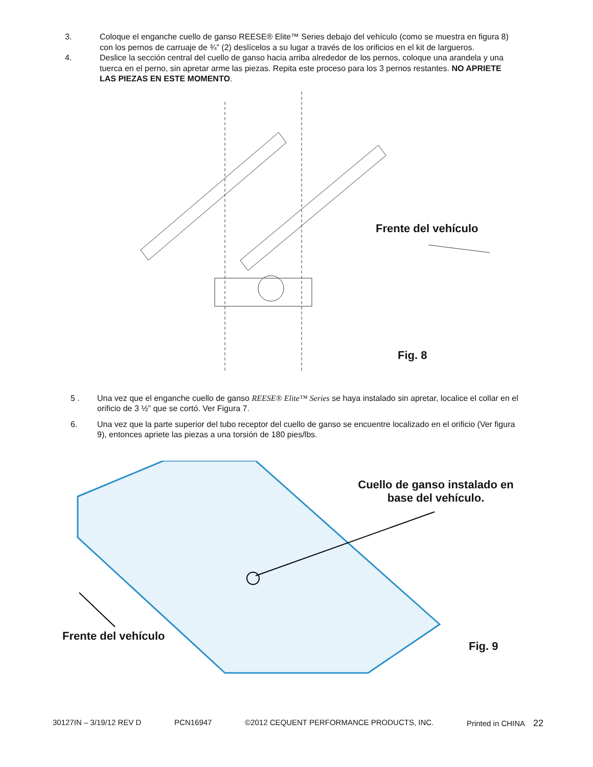3. Coloque el enganche cuello de ganso REESE® Elite™ Series debajo del vehículo (como se muestra en figura 8) con los pernos de carruaje de ¾” (2) deslícelos a su lugar a través de los orificios en el kit de largueros.
4. Deslice la sección central del cuello de ganso hacia arriba alrededor de los pernos, coloque una arandela y una tuerca en el perno, sin apretar arme las piezas. Repita este proceso para los 3 pernos restantes. NO APRIETE LAS PIEZAS EN ESTE MOMENTO.
Frente del vehículo
Fig. 8
5 . Una vez que el enganche cuello de ganso REESE® Elite™ Series se haya instalado sin apretar, localice el collar en el orificio de 3 ½” que se cortó. Ver Figura 7.
6. Una vez que la parte superior del tubo receptor del cuello de ganso se encuentre localizado en el orificio (Ver figura 9), entonces apriete las piezas a una torsión de 180 pies/lbs.
Cuello de ganso instalado en base del vehículo.
Frente del vehículo
Fig. 9
30127IN – 3/19/12 REV D PCN16947 ©2012 CEQUENT PERFORMANCE PRODUCTS, INC. Printed in CHINA 22